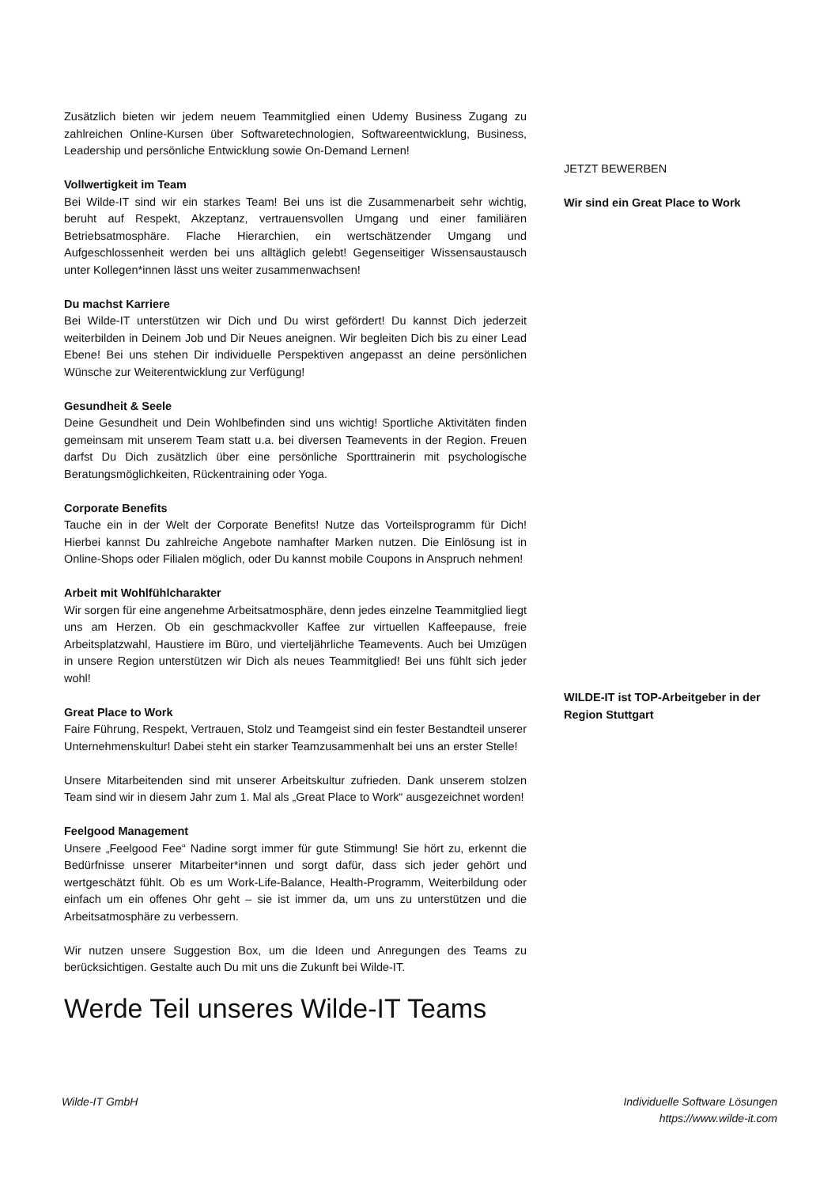Zusätzlich bieten wir jedem neuem Teammitglied einen Udemy Business Zugang zu zahlreichen Online-Kursen über Softwaretechnologien, Softwareentwicklung, Business, Leadership und persönliche Entwicklung sowie On-Demand Lernen!
Vollwertigkeit im Team
Bei Wilde-IT sind wir ein starkes Team! Bei uns ist die Zusammenarbeit sehr wichtig, beruht auf Respekt, Akzeptanz, vertrauensvollen Umgang und einer familiären Betriebsatmosphäre. Flache Hierarchien, ein wertschätzender Umgang und Aufgeschlossenheit werden bei uns alltäglich gelebt! Gegenseitiger Wissensaustausch unter Kollegen*innen lässt uns weiter zusammenwachsen!
Du machst Karriere
Bei Wilde-IT unterstützen wir Dich und Du wirst gefördert! Du kannst Dich jederzeit weiterbilden in Deinem Job und Dir Neues aneignen. Wir begleiten Dich bis zu einer Lead Ebene! Bei uns stehen Dir individuelle Perspektiven angepasst an deine persönlichen Wünsche zur Weiterentwicklung zur Verfügung!
Gesundheit & Seele
Deine Gesundheit und Dein Wohlbefinden sind uns wichtig! Sportliche Aktivitäten finden gemeinsam mit unserem Team statt u.a. bei diversen Teamevents in der Region. Freuen darfst Du Dich zusätzlich über eine persönliche Sporttrainerin mit psychologische Beratungsmöglichkeiten, Rückentraining oder Yoga.
Corporate Benefits
Tauche ein in der Welt der Corporate Benefits! Nutze das Vorteilsprogramm für Dich! Hierbei kannst Du zahlreiche Angebote namhafter Marken nutzen. Die Einlösung ist in Online-Shops oder Filialen möglich, oder Du kannst mobile Coupons in Anspruch nehmen!
Arbeit mit Wohlfühlcharakter
Wir sorgen für eine angenehme Arbeitsatmosphäre, denn jedes einzelne Teammitglied liegt uns am Herzen. Ob ein geschmackvoller Kaffee zur virtuellen Kaffeepause, freie Arbeitsplatzwahl, Haustiere im Büro, und vierteljährliche Teamevents. Auch bei Umzügen in unsere Region unterstützen wir Dich als neues Teammitglied! Bei uns fühlt sich jeder wohl!
Great Place to Work
Faire Führung, Respekt, Vertrauen, Stolz und Teamgeist sind ein fester Bestandteil unserer Unternehmenskultur! Dabei steht ein starker Teamzusammenhalt bei uns an erster Stelle!
Unsere Mitarbeitenden sind mit unserer Arbeitskultur zufrieden. Dank unserem stolzen Team sind wir in diesem Jahr zum 1. Mal als „Great Place to Work“ ausgezeichnet worden!
Feelgood Management
Unsere „Feelgood Fee“ Nadine sorgt immer für gute Stimmung! Sie hört zu, erkennt die Bedürfnisse unserer Mitarbeiter*innen und sorgt dafür, dass sich jeder gehört und wertgeschätzt fühlt. Ob es um Work-Life-Balance, Health-Programm, Weiterbildung oder einfach um ein offenes Ohr geht – sie ist immer da, um uns zu unterstützen und die Arbeitsatmosphäre zu verbessern.
Wir nutzen unsere Suggestion Box, um die Ideen und Anregungen des Teams zu berücksichtigen. Gestalte auch Du mit uns die Zukunft bei Wilde-IT.
Werde Teil unseres Wilde-IT Teams
JETZT BEWERBEN
Wir sind ein Great Place to Work
WILDE-IT ist TOP-Arbeitgeber in der Region Stuttgart
Wilde-IT GmbH Individuelle Software Lösungen
https://www.wilde-it.com